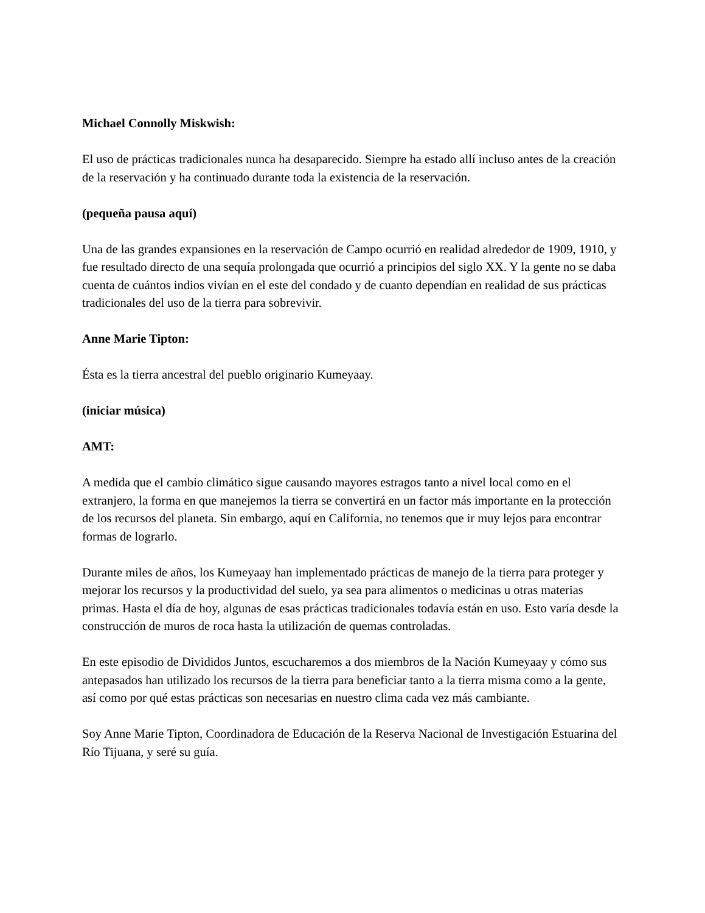Michael Connolly Miskwish:
El uso de prácticas tradicionales nunca ha desaparecido. Siempre ha estado allí incluso antes de la creación de la reservación y ha continuado durante toda la existencia de la reservación.
(pequeña pausa aquí)
Una de las grandes expansiones en la reservación de Campo ocurrió en realidad alrededor de 1909, 1910, y fue resultado directo de una sequía prolongada que ocurrió a principios del siglo XX. Y la gente no se daba cuenta de cuántos indios vivían en el este del condado y de cuanto dependían en realidad de sus prácticas tradicionales del uso de la tierra para sobrevivir.
Anne Marie Tipton:
Ésta es la tierra ancestral del pueblo originario Kumeyaay.
(iniciar música)
AMT:
A medida que el cambio climático sigue causando mayores estragos tanto a nivel local como en el extranjero, la forma en que manejemos la tierra se convertirá en un factor más importante en la protección de los recursos del planeta. Sin embargo, aquí en California, no tenemos que ir muy lejos para encontrar formas de lograrlo.
Durante miles de años, los Kumeyaay han implementado prácticas de manejo de la tierra para proteger y mejorar los recursos y la productividad del suelo, ya sea para alimentos o medicinas u otras materias primas. Hasta el día de hoy, algunas de esas prácticas tradicionales todavía están en uso. Esto varía desde la construcción de muros de roca hasta la utilización de quemas controladas.
En este episodio de Divididos Juntos, escucharemos a dos miembros de la Nación Kumeyaay y cómo sus antepasados han utilizado los recursos de la tierra para beneficiar tanto a la tierra misma como a la gente, así como por qué estas prácticas son necesarias en nuestro clima cada vez más cambiante.
Soy Anne Marie Tipton, Coordinadora de Educación de la Reserva Nacional de Investigación Estuarina del Río Tijuana, y seré su guía.